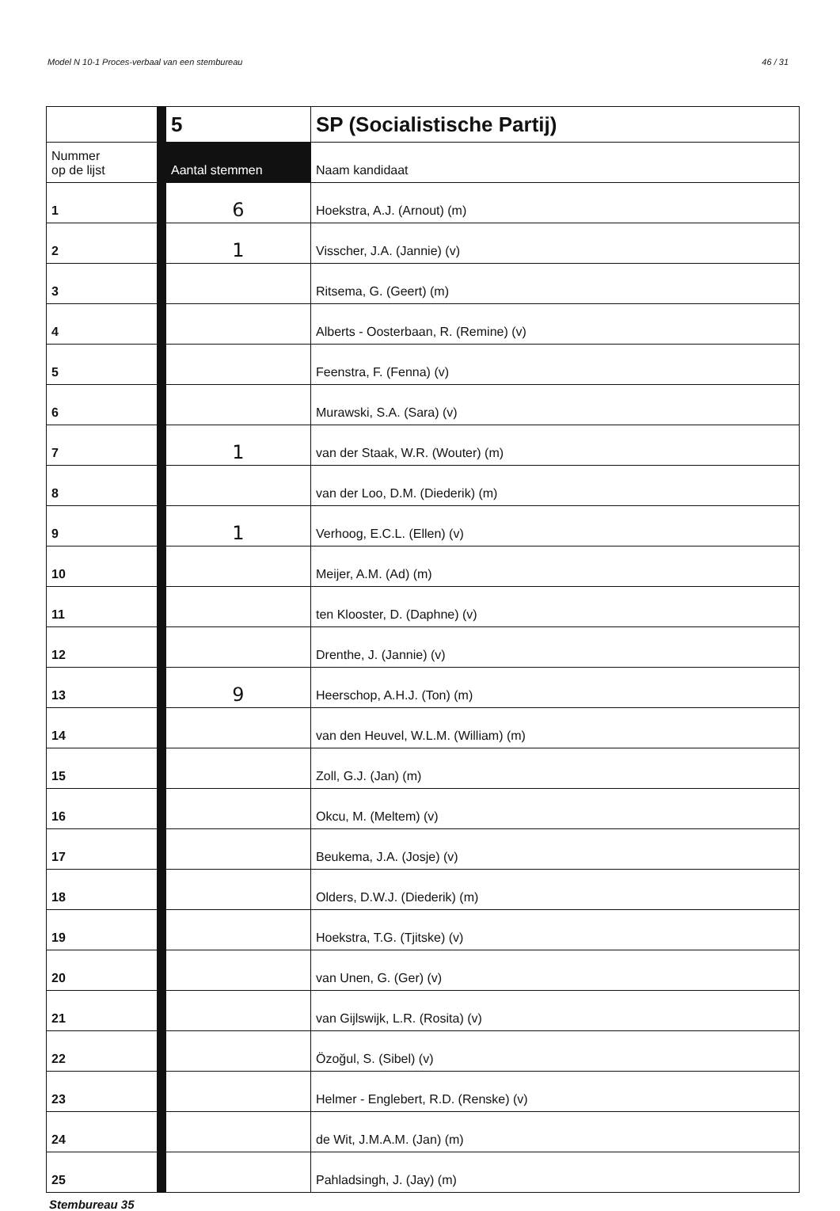Model N 10-1 Proces-verbaal van een stembureau 46 / 31
| | | 5 | SP (Socialistische Partij) |
| Nummer op de lijst | | Aantal stemmen | Naam kandidaat |
| 1 | | 6 | Hoekstra, A.J. (Arnout) (m) |
| 2 | | 1 | Visscher, J.A. (Jannie) (v) |
| 3 | | | Ritsema, G. (Geert) (m) |
| 4 | | | Alberts - Oosterbaan, R. (Remine) (v) |
| 5 | | | Feenstra, F. (Fenna) (v) |
| 6 | | | Murawski, S.A. (Sara) (v) |
| 7 | | 1 | van der Staak, W.R. (Wouter) (m) |
| 8 | | | van der Loo, D.M. (Diederik) (m) |
| 9 | | 1 | Verhoog, E.C.L. (Ellen) (v) |
| 10 | | | Meijer, A.M. (Ad) (m) |
| 11 | | | ten Klooster, D. (Daphne) (v) |
| 12 | | | Drenthe, J. (Jannie) (v) |
| 13 | | 9 | Heerschop, A.H.J. (Ton) (m) |
| 14 | | | van den Heuvel, W.L.M. (William) (m) |
| 15 | | | Zoll, G.J. (Jan) (m) |
| 16 | | | Okcu, M. (Meltem) (v) |
| 17 | | | Beukema, J.A. (Josje) (v) |
| 18 | | | Olders, D.W.J. (Diederik) (m) |
| 19 | | | Hoekstra, T.G. (Tjitske) (v) |
| 20 | | | van Unen, G. (Ger) (v) |
| 21 | | | van Gijlswijk, L.R. (Rosita) (v) |
| 22 | | | Özoğul, S. (Sibel) (v) |
| 23 | | | Helmer - Englebert, R.D. (Renske) (v) |
| 24 | | | de Wit, J.M.A.M. (Jan) (m) |
| 25 | | | Pahladsingh, J. (Jay) (m) |
Stembureau 35